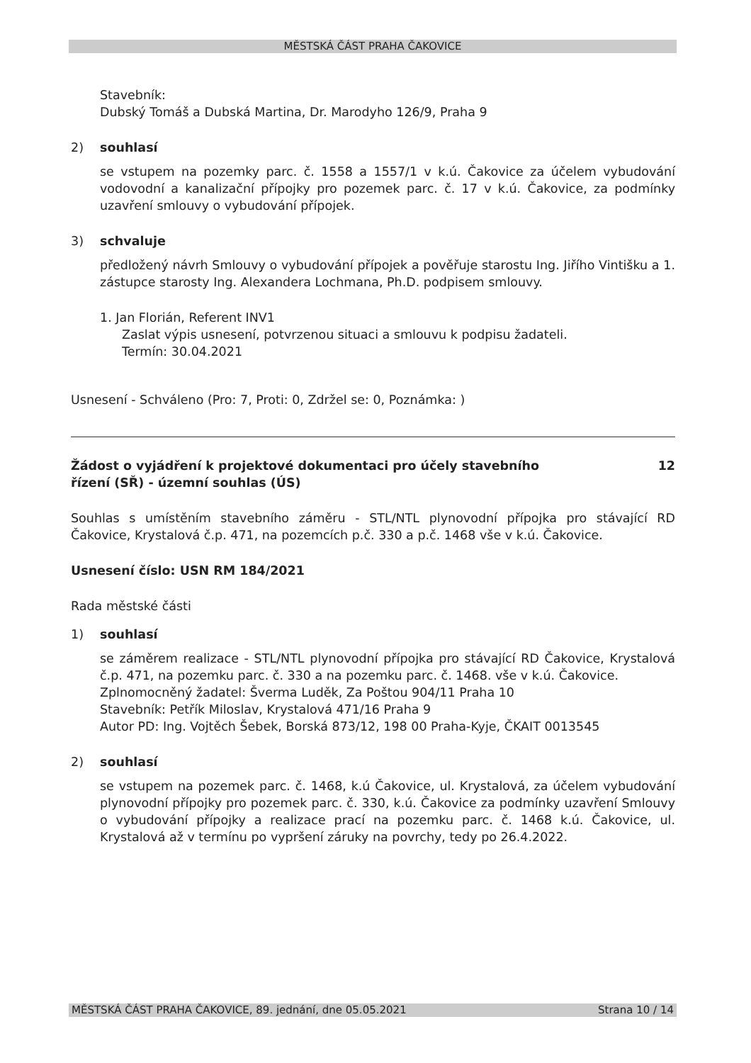MĚSTSKÁ ČÁST PRAHA ČAKOVICE
Stavebník:
Dubský Tomáš a Dubská Martina, Dr. Marodyho 126/9, Praha 9
2) souhlasí
se vstupem na pozemky parc. č. 1558 a 1557/1 v k.ú. Čakovice za účelem vybudování vodovodní a kanalizační přípojky pro pozemek parc. č. 17 v k.ú. Čakovice, za podmínky uzavření smlouvy o vybudování přípojek.
3) schvaluje
předložený návrh Smlouvy o vybudování přípojek a pověřuje starostu Ing. Jiřího Vintišku a 1. zástupce starosty Ing. Alexandera Lochmana, Ph.D. podpisem smlouvy.
1. Jan Florián, Referent INV1
Zaslat výpis usnesení, potvrzenou situaci a smlouvu k podpisu žadateli.
Termín: 30.04.2021
Usnesení - Schváleno (Pro: 7, Proti: 0, Zdržel se: 0, Poznámka: )
Žádost o vyjádření k projektové dokumentaci pro účely stavebního
řízení (SŘ) - územní souhlas (ÚS) 12
Souhlas s umístěním stavebního záměru - STL/NTL plynovodní přípojka pro stávající RD Čakovice, Krystalová č.p. 471, na pozemcích p.č. 330 a p.č. 1468 vše v k.ú. Čakovice.
Usnesení číslo: USN RM 184/2021
Rada městské části
1) souhlasí
se záměrem realizace - STL/NTL plynovodní přípojka pro stávající RD Čakovice, Krystalová č.p. 471, na pozemku parc. č. 330 a na pozemku parc. č. 1468. vše v k.ú. Čakovice.
Zplnomocněný žadatel: Šverma Luděk, Za Poštou 904/11 Praha 10
Stavebník: Petřík Miloslav, Krystalová 471/16 Praha 9
Autor PD: Ing. Vojtěch Šebek, Borská 873/12, 198 00 Praha-Kyje, ČKAIT 0013545
2) souhlasí
se vstupem na pozemek parc. č. 1468, k.ú Čakovice, ul. Krystalová, za účelem vybudování plynovodní přípojky pro pozemek parc. č. 330, k.ú. Čakovice za podmínky uzavření Smlouvy o vybudování přípojky a realizace prací na pozemku parc. č. 1468 k.ú. Čakovice, ul. Krystalová až v termínu po vypršení záruky na povrchy, tedy po 26.4.2022.
MĚSTSKÁ ČÁST PRAHA ČAKOVICE, 89. jednání, dne 05.05.2021 Strana 10 / 14